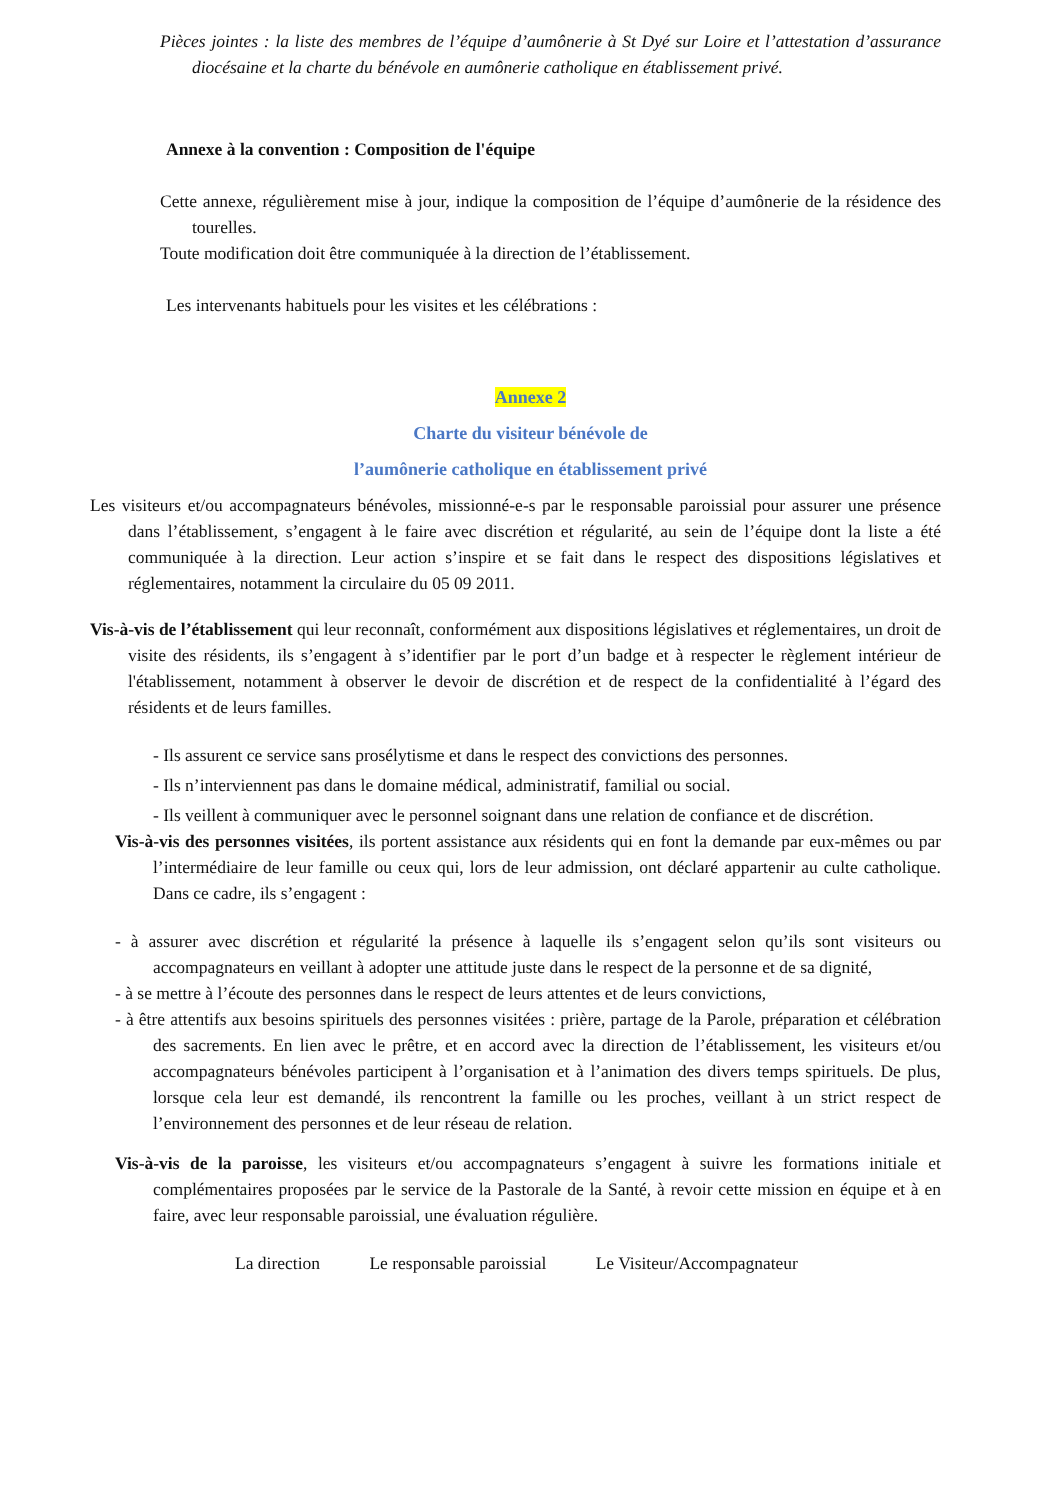Pièces jointes : la liste des membres de l’équipe d’aumônerie à St Dyé sur Loire et l’attestation d’assurance diocésaine et la charte du bénévole en aumônerie catholique en établissement privé.
Annexe à la convention : Composition de l'équipe
Cette annexe, régulièrement mise à jour, indique la composition de l’équipe d’aumônerie de la résidence des tourelles.
Toute modification doit être communiquée à la direction de l’établissement.
Les intervenants habituels pour les visites et les célébrations :
Annexe 2
Charte du visiteur bénévole de
l’aumônerie catholique en établissement privé
Les visiteurs et/ou accompagnateurs bénévoles, missionné-e-s par le responsable paroissial pour assurer une présence dans l’établissement, s’engagent à le faire avec discrétion et régularité, au sein de l’équipe dont la liste a été communiquée à la direction. Leur action s’inspire et se fait dans le respect des dispositions législatives et réglementaires, notamment la circulaire du 05 09 2011.
Vis-à-vis de l’établissement qui leur reconnaît, conformément aux dispositions législatives et réglementaires, un droit de visite des résidents, ils s’engagent à s’identifier par le port d’un badge et à respecter le règlement intérieur de l'établissement, notamment à observer le devoir de discrétion et de respect de la confidentialité à l’égard des résidents et de leurs familles.
- Ils assurent ce service sans prosélytisme et dans le respect des convictions des personnes.
- Ils n’interviennent pas dans le domaine médical, administratif, familial ou social.
- Ils veillent à communiquer avec le personnel soignant dans une relation de confiance et de discrétion.
Vis-à-vis des personnes visitées, ils portent assistance aux résidents qui en font la demande par eux-mêmes ou par l’intermédiaire de leur famille ou ceux qui, lors de leur admission, ont déclaré appartenir au culte catholique. Dans ce cadre, ils s’engagent :
- à assurer avec discrétion et régularité la présence à laquelle ils s’engagent selon qu’ils sont visiteurs ou accompagnateurs en veillant à adopter une attitude juste dans le respect de la personne et de sa dignité,
- à se mettre à l’écoute des personnes dans le respect de leurs attentes et de leurs convictions,
- à être attentifs aux besoins spirituels des personnes visitées : prière, partage de la Parole, préparation et célébration des sacrements. En lien avec le prêtre, et en accord avec la direction de l’établissement, les visiteurs et/ou accompagnateurs bénévoles participent à l’organisation et à l’animation des divers temps spirituels. De plus, lorsque cela leur est demandé, ils rencontrent la famille ou les proches, veillant à un strict respect de l’environnement des personnes et de leur réseau de relation.
Vis-à-vis de la paroisse, les visiteurs et/ou accompagnateurs s’engagent à suivre les formations initiale et complémentaires proposées par le service de la Pastorale de la Santé, à revoir cette mission en équipe et à en faire, avec leur responsable paroissial, une évaluation régulière.
La direction Le responsable paroissial Le Visiteur/Accompagnateur